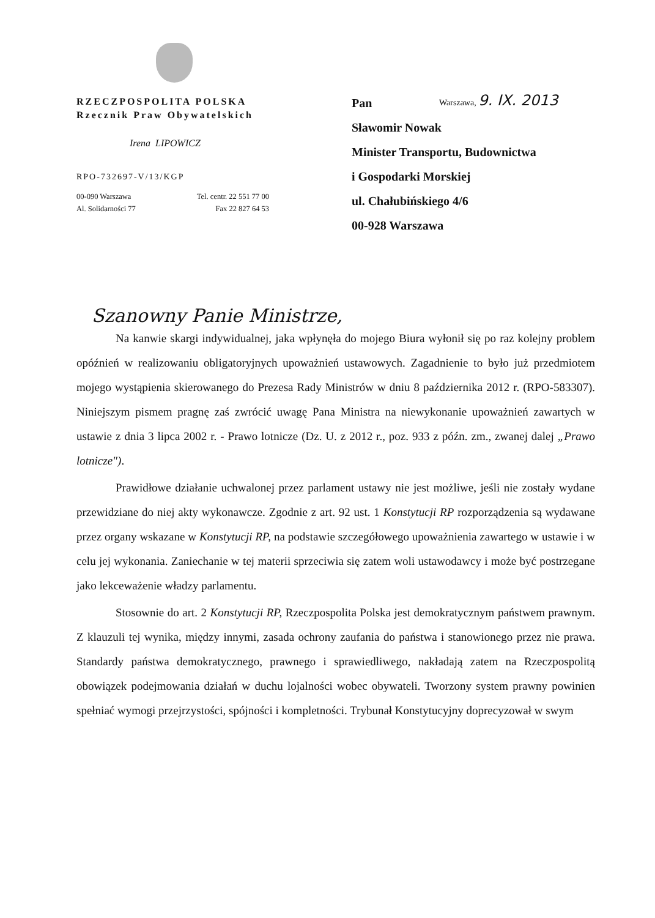RZECZPOSPOLITA POLSKA
Rzecznik Praw Obywatelskich
Irena LIPOWICZ
RPO-732697-V/13/KGP
00-090 Warszawa
Al. Solidarności 77
Tel. centr. 22 551 77 00
Fax 22 827 64 53
Warszawa, 9. IX. 2013
Pan
Sławomir Nowak
Minister Transportu, Budownictwa
i Gospodarki Morskiej
ul. Chałubińskiego 4/6
00-928 Warszawa
Szanowny Panie Ministrze,
Na kanwie skargi indywidualnej, jaka wpłynęła do mojego Biura wyłonił się po raz kolejny problem opóźnień w realizowaniu obligatoryjnych upoważnień ustawowych. Zagadnienie to było już przedmiotem mojego wystąpienia skierowanego do Prezesa Rady Ministrów w dniu 8 października 2012 r. (RPO-583307). Niniejszym pismem pragnę zaś zwrócić uwagę Pana Ministra na niewykonanie upoważnień zawartych w ustawie z dnia 3 lipca 2002 r. - Prawo lotnicze (Dz. U. z 2012 r., poz. 933 z późn. zm., zwanej dalej „Prawo lotnicze").
Prawidłowe działanie uchwalonej przez parlament ustawy nie jest możliwe, jeśli nie zostały wydane przewidziane do niej akty wykonawcze. Zgodnie z art. 92 ust. 1 Konstytucji RP rozporządzenia są wydawane przez organy wskazane w Konstytucji RP, na podstawie szczegółowego upoważnienia zawartego w ustawie i w celu jej wykonania. Zaniechanie w tej materii sprzeciwia się zatem woli ustawodawcy i może być postrzegane jako lekceważenie władzy parlamentu.
Stosownie do art. 2 Konstytucji RP, Rzeczpospolita Polska jest demokratycznym państwem prawnym. Z klauzuli tej wynika, między innymi, zasada ochrony zaufania do państwa i stanowionego przez nie prawa. Standardy państwa demokratycznego, prawnego i sprawiedliwego, nakładają zatem na Rzeczpospolitą obowiązek podejmowania działań w duchu lojalności wobec obywateli. Tworzony system prawny powinien spełniać wymogi przejrzystości, spójności i kompletności. Trybunał Konstytucyjny doprecyzował w swym